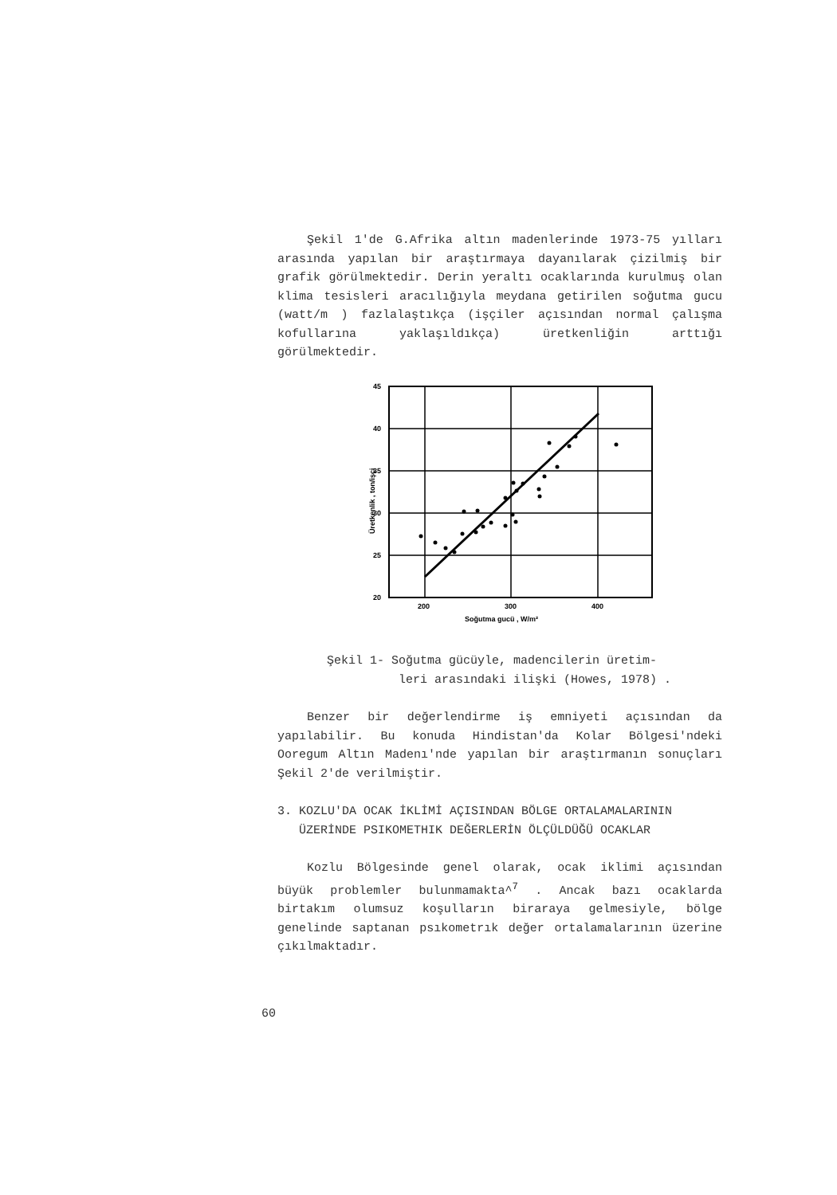Şekil 1'de G.Afrika altın madenlerinde 1973-75 yılları arasında yapılan bir araştırmaya dayanılarak çizilmiş bir grafik görülmektedir. Derin yeraltı ocaklarında kurulmuş olan klima tesisleri aracılığıyla meydana getirilen soğutma gucu (watt/m ) fazlalaştıkça (işçiler açısından normal çalışma kofullarına yaklaşıldıkça) üretkenliğin arttığı görülmektedir.
45
40
35
30
25
20
200
300
400
Soğutma gucü , W/m²
Üretkenlik , ton/işçi
Şekil 1- Soğutma gücüyle, madencilerin üretim-
leri arasındaki ilişki (Howes, 1978) .
Benzer bir değerlendirme iş emniyeti açısından da yapılabilir. Bu konuda Hindistan'da Kolar Bölgesi'ndeki Ooregum Altın Madenı'nde yapılan bir araştırmanın sonuçları Şekil 2'de verilmiştir.
3. KOZLU'DA OCAK İKLİMİ AÇISINDAN BÖLGE ORTALAMALARININ
ÜZERİNDE PSIKOMETHIK DEĞERLERİN ÖLÇÜLDÜĞÜ OCAKLAR
Kozlu Bölgesinde genel olarak, ocak iklimi açısından büyük problemler bulunmamakta^<sup>7</sup> . Ancak bazı ocaklarda birtakım olumsuz koşulların biraraya gelmesiyle, bölge genelinde saptanan psıkometrık değer ortalamalarının üzerine çıkılmaktadır.
60